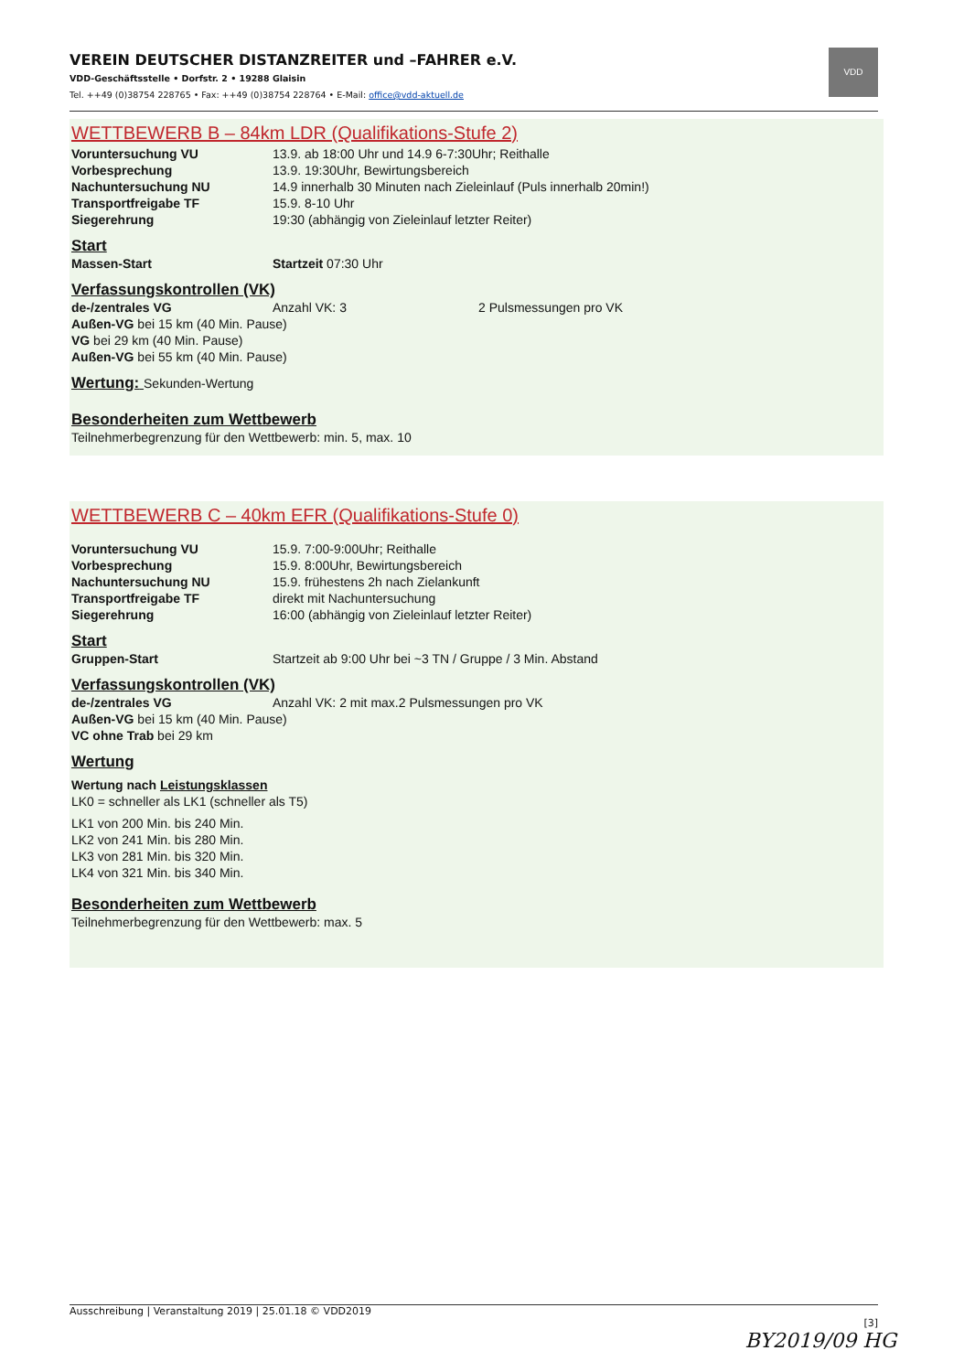VEREIN DEUTSCHER DISTANZREITER und –FAHRER e.V.
VDD-Geschäftsstelle • Dorfstr. 2 • 19288 Glaisin
Tel. ++49 (0)38754 228765 • Fax: ++49 (0)38754 228764 • E-Mail: office@vdd-aktuell.de
VDD
WETTBEWERB B – 84km LDR (Qualifikations-Stufe 2)
Voruntersuchung VU 13.9. ab 18:00 Uhr und 14.9 6-7:30Uhr; Reithalle
Vorbesprechung 13.9. 19:30Uhr, Bewirtungsbereich
Nachuntersuchung NU 14.9 innerhalb 30 Minuten nach Zieleinlauf (Puls innerhalb 20min!)
Transportfreigabe TF 15.9. 8-10 Uhr
Siegerehrung 19:30 (abhängig von Zieleinlauf letzter Reiter)
Start
Massen-Start Startzeit 07:30 Uhr
Verfassungskontrollen (VK)
de-/zentrales VG Anzahl VK: 3 2 Pulsmessungen pro VK
Außen-VG bei 15 km (40 Min. Pause)
VG bei 29 km (40 Min. Pause)
Außen-VG bei 55 km (40 Min. Pause)
Wertung: Sekunden-Wertung
Besonderheiten zum Wettbewerb
Teilnehmerbegrenzung für den Wettbewerb: min. 5, max. 10
WETTBEWERB C – 40km EFR (Qualifikations-Stufe 0)
Voruntersuchung VU 15.9. 7:00-9:00Uhr; Reithalle
Vorbesprechung 15.9. 8:00Uhr, Bewirtungsbereich
Nachuntersuchung NU 15.9. frühestens 2h nach Zielankunft
Transportfreigabe TF direkt mit Nachuntersuchung
Siegerehrung 16:00 (abhängig von Zieleinlauf letzter Reiter)
Start
Gruppen-Start Startzeit ab 9:00 Uhr bei ~3 TN / Gruppe / 3 Min. Abstand
Verfassungskontrollen (VK)
de-/zentrales VG Anzahl VK: 2 mit max.2 Pulsmessungen pro VK
Außen-VG bei 15 km (40 Min. Pause)
VC ohne Trab bei 29 km
Wertung
Wertung nach Leistungsklassen
LK0 = schneller als LK1 (schneller als T5)
LK1 von 200 Min. bis 240 Min.
LK2 von 241 Min. bis 280 Min.
LK3 von 281 Min. bis 320 Min.
LK4 von 321 Min. bis 340 Min.
Besonderheiten zum Wettbewerb
Teilnehmerbegrenzung für den Wettbewerb: max. 5
Ausschreibung | Veranstaltung 2019 | 25.01.18 © VDD2019
[3]
BY2019/09 HG